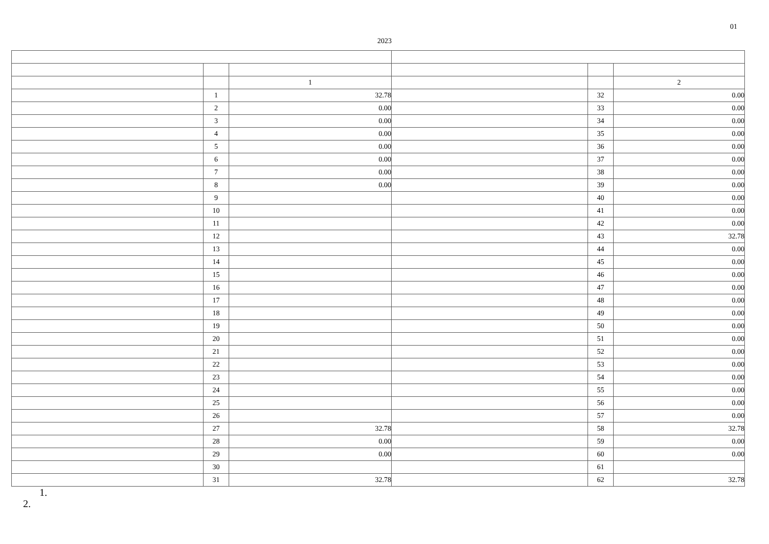01
2023
| | | 1 | | | 2 |
| | 1 | 32.78 | | 32 | 0.00 |
| | 2 | 0.00 | | 33 | 0.00 |
| | 3 | 0.00 | | 34 | 0.00 |
| | 4 | 0.00 | | 35 | 0.00 |
| | 5 | 0.00 | | 36 | 0.00 |
| | 6 | 0.00 | | 37 | 0.00 |
| | 7 | 0.00 | | 38 | 0.00 |
| | 8 | 0.00 | | 39 | 0.00 |
| | 9 | | | 40 | 0.00 |
| | 10 | | | 41 | 0.00 |
| | 11 | | | 42 | 0.00 |
| | 12 | | | 43 | 32.78 |
| | 13 | | | 44 | 0.00 |
| | 14 | | | 45 | 0.00 |
| | 15 | | | 46 | 0.00 |
| | 16 | | | 47 | 0.00 |
| | 17 | | | 48 | 0.00 |
| | 18 | | | 49 | 0.00 |
| | 19 | | | 50 | 0.00 |
| | 20 | | | 51 | 0.00 |
| | 21 | | | 52 | 0.00 |
| | 22 | | | 53 | 0.00 |
| | 23 | | | 54 | 0.00 |
| | 24 | | | 55 | 0.00 |
| | 25 | | | 56 | 0.00 |
| | 26 | | | 57 | 0.00 |
| | 27 | 32.78 | | 58 | 32.78 |
| | 28 | 0.00 | | 59 | 0.00 |
| | 29 | 0.00 | | 60 | 0.00 |
| | 30 | | | 61 | |
| | 31 | 32.78 | | 62 | 32.78 |
1.
2.